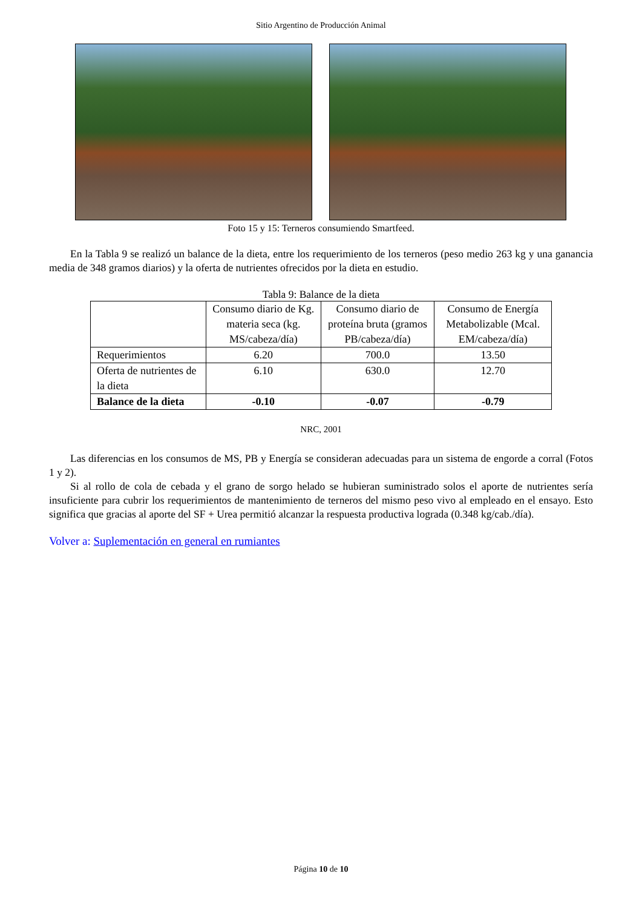Sitio Argentino de Producción Animal
Foto 15 y 15: Terneros consumiendo Smartfeed.
En la Tabla 9 se realizó un balance de la dieta, entre los requerimiento de los terneros (peso medio 263 kg y una ganancia media de 348 gramos diarios) y la oferta de nutrientes ofrecidos por la dieta en estudio.
Tabla 9: Balance de la dieta
| | Consumo diario de Kg. materia seca (kg. MS/cabeza/día) | Consumo diario de proteína bruta (gramos PB/cabeza/día) | Consumo de Energía Metabolizable (Mcal. EM/cabeza/día) |
| Requerimientos | 6.20 | 700.0 | 13.50 |
| Oferta de nutrientes de la dieta | 6.10 | 630.0 | 12.70 |
| Balance de la dieta | -0.10 | -0.07 | -0.79 |
NRC, 2001
Las diferencias en los consumos de MS, PB y Energía se consideran adecuadas para un sistema de engorde a corral (Fotos 1 y 2).
Si al rollo de cola de cebada y el grano de sorgo helado se hubieran suministrado solos el aporte de nutrientes sería insuficiente para cubrir los requerimientos de mantenimiento de terneros del mismo peso vivo al empleado en el ensayo. Esto significa que gracias al aporte del SF + Urea permitió alcanzar la respuesta productiva lograda (0.348 kg/cab./día).
Volver a: Suplementación en general en rumiantes
Página 10 de 10